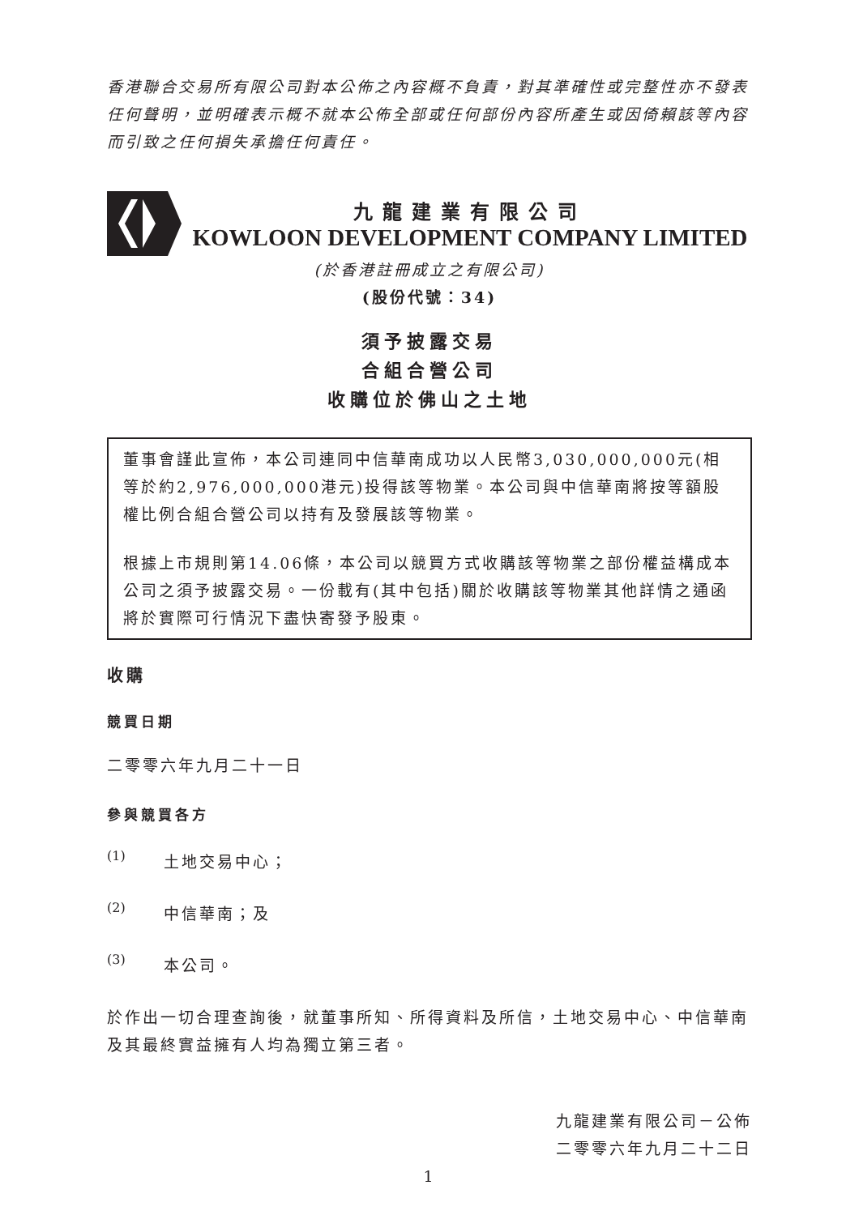香港聯合交易所有限公司對本公佈之內容概不負責，對其準確性或完整性亦不發表任何聲明，並明確表示概不就本公佈全部或任何部份內容所產生或因倚賴該等內容而引致之任何損失承擔任何責任。
九龍建業有限公司
KOWLOON DEVELOPMENT COMPANY LIMITED
(於香港註冊成立之有限公司)
(股份代號：34)
須予披露交易
合組合營公司
收購位於佛山之土地
董事會謹此宣佈，本公司連同中信華南成功以人民幣3,030,000,000元(相等於約2,976,000,000港元)投得該等物業。本公司與中信華南將按等額股權比例合組合營公司以持有及發展該等物業。
根據上市規則第14.06條，本公司以競買方式收購該等物業之部份權益構成本公司之須予披露交易。一份載有(其中包括)關於收購該等物業其他詳情之通函將於實際可行情況下盡快寄發予股東。
收購
競買日期
二零零六年九月二十一日
參與競買各方
(1)
土地交易中心；
(2)
中信華南；及
(3)
本公司。
於作出一切合理查詢後，就董事所知、所得資料及所信，土地交易中心、中信華南及其最終實益擁有人均為獨立第三者。
九龍建業有限公司－公佈
二零零六年九月二十二日
1